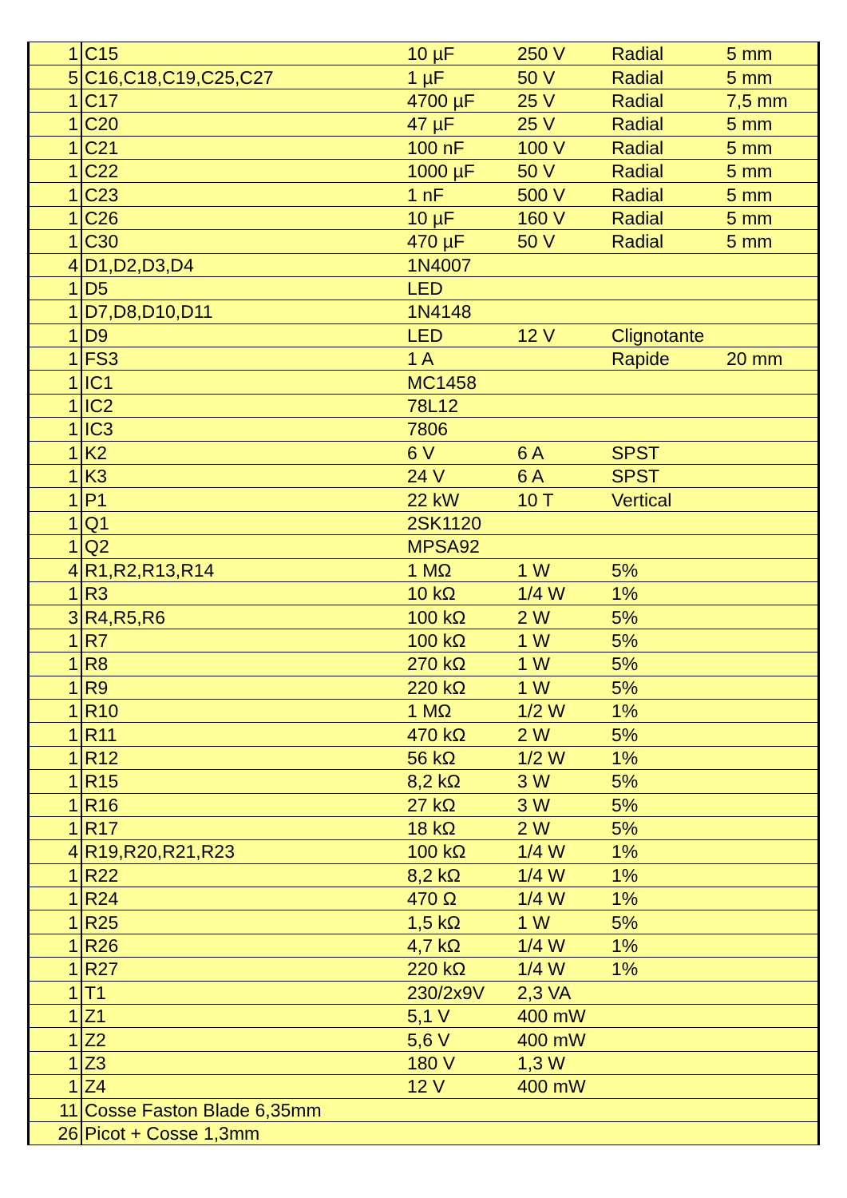| 1 | C15 | 10 µF | 250 V | Radial | 5 mm |
| 5 | C16,C18,C19,C25,C27 | 1 µF | 50 V | Radial | 5 mm |
| 1 | C17 | 4700 µF | 25 V | Radial | 7,5 mm |
| 1 | C20 | 47 µF | 25 V | Radial | 5 mm |
| 1 | C21 | 100 nF | 100 V | Radial | 5 mm |
| 1 | C22 | 1000 µF | 50 V | Radial | 5 mm |
| 1 | C23 | 1 nF | 500 V | Radial | 5 mm |
| 1 | C26 | 10 µF | 160 V | Radial | 5 mm |
| 1 | C30 | 470 µF | 50 V | Radial | 5 mm |
| 4 | D1,D2,D3,D4 | 1N4007 | | | |
| 1 | D5 | LED | | | |
| 1 | D7,D8,D10,D11 | 1N4148 | | | |
| 1 | D9 | LED | 12 V | Clignotante | |
| 1 | FS3 | 1 A | | Rapide | 20 mm |
| 1 | IC1 | MC1458 | | | |
| 1 | IC2 | 78L12 | | | |
| 1 | IC3 | 7806 | | | |
| 1 | K2 | 6 V | 6 A | SPST | |
| 1 | K3 | 24 V | 6 A | SPST | |
| 1 | P1 | 22 kW | 10 T | Vertical | |
| 1 | Q1 | 2SK1120 | | | |
| 1 | Q2 | MPSA92 | | | |
| 4 | R1,R2,R13,R14 | 1 MΩ | 1 W | 5% | |
| 1 | R3 | 10 kΩ | 1/4 W | 1% | |
| 3 | R4,R5,R6 | 100 kΩ | 2 W | 5% | |
| 1 | R7 | 100 kΩ | 1 W | 5% | |
| 1 | R8 | 270 kΩ | 1 W | 5% | |
| 1 | R9 | 220 kΩ | 1 W | 5% | |
| 1 | R10 | 1 MΩ | 1/2 W | 1% | |
| 1 | R11 | 470 kΩ | 2 W | 5% | |
| 1 | R12 | 56 kΩ | 1/2 W | 1% | |
| 1 | R15 | 8,2 kΩ | 3 W | 5% | |
| 1 | R16 | 27 kΩ | 3 W | 5% | |
| 1 | R17 | 18 kΩ | 2 W | 5% | |
| 4 | R19,R20,R21,R23 | 100 kΩ | 1/4 W | 1% | |
| 1 | R22 | 8,2 kΩ | 1/4 W | 1% | |
| 1 | R24 | 470 Ω | 1/4 W | 1% | |
| 1 | R25 | 1,5 kΩ | 1 W | 5% | |
| 1 | R26 | 4,7 kΩ | 1/4 W | 1% | |
| 1 | R27 | 220 kΩ | 1/4 W | 1% | |
| 1 | T1 | 230/2x9V | 2,3 VA | | |
| 1 | Z1 | 5,1 V | 400 mW | | |
| 1 | Z2 | 5,6 V | 400 mW | | |
| 1 | Z3 | 180 V | 1,3 W | | |
| 1 | Z4 | 12 V | 400 mW | | |
| 11 | Cosse Faston Blade 6,35mm | | | | |
| 26 | Picot + Cosse 1,3mm | | | | |